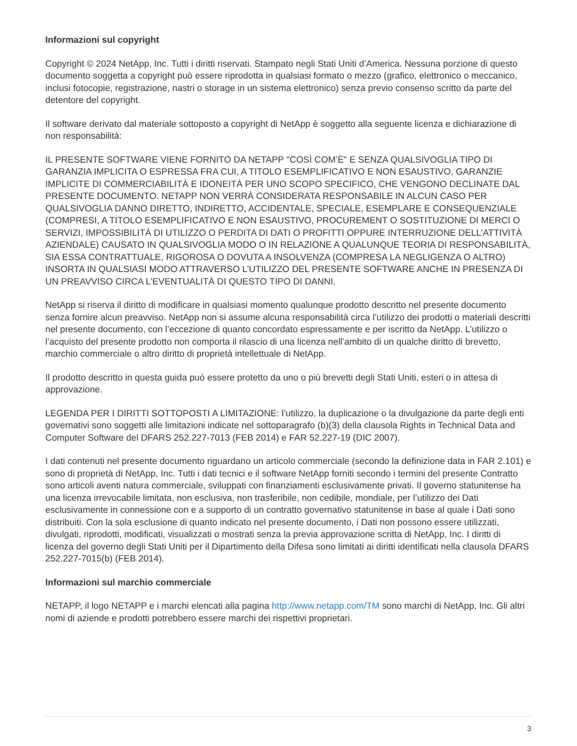Informazioni sul copyright
Copyright © 2024 NetApp, Inc. Tutti i diritti riservati. Stampato negli Stati Uniti d’America. Nessuna porzione di questo documento soggetta a copyright può essere riprodotta in qualsiasi formato o mezzo (grafico, elettronico o meccanico, inclusi fotocopie, registrazione, nastri o storage in un sistema elettronico) senza previo consenso scritto da parte del detentore del copyright.
Il software derivato dal materiale sottoposto a copyright di NetApp è soggetto alla seguente licenza e dichiarazione di non responsabilità:
IL PRESENTE SOFTWARE VIENE FORNITO DA NETAPP "COSÌ COM’È" E SENZA QUALSIVOGLIA TIPO DI GARANZIA IMPLICITA O ESPRESSA FRA CUI, A TITOLO ESEMPLIFICATIVO E NON ESAUSTIVO, GARANZIE IMPLICITE DI COMMERCIABILITÀ E IDONEITÀ PER UNO SCOPO SPECIFICO, CHE VENGONO DECLINATE DAL PRESENTE DOCUMENTO. NETAPP NON VERRÀ CONSIDERATA RESPONSABILE IN ALCUN CASO PER QUALSIVOGLIA DANNO DIRETTO, INDIRETTO, ACCIDENTALE, SPECIALE, ESEMPLARE E CONSEQUENZIALE (COMPRESI, A TITOLO ESEMPLIFICATIVO E NON ESAUSTIVO, PROCUREMENT O SOSTITUZIONE DI MERCI O SERVIZI, IMPOSSIBILITÀ DI UTILIZZO O PERDITA DI DATI O PROFITTI OPPURE INTERRUZIONE DELL’ATTIVITÀ AZIENDALE) CAUSATO IN QUALSIVOGLIA MODO O IN RELAZIONE A QUALUNQUE TEORIA DI RESPONSABILITÀ, SIA ESSA CONTRATTUALE, RIGOROSA O DOVUTA A INSOLVENZA (COMPRESA LA NEGLIGENZA O ALTRO) INSORTA IN QUALSIASI MODO ATTRAVERSO L’UTILIZZO DEL PRESENTE SOFTWARE ANCHE IN PRESENZA DI UN PREAVVISO CIRCA L’EVENTUALITÀ DI QUESTO TIPO DI DANNI.
NetApp si riserva il diritto di modificare in qualsiasi momento qualunque prodotto descritto nel presente documento senza fornire alcun preavviso. NetApp non si assume alcuna responsabilità circa l’utilizzo dei prodotti o materiali descritti nel presente documento, con l’eccezione di quanto concordato espressamente e per iscritto da NetApp. L’utilizzo o l’acquisto del presente prodotto non comporta il rilascio di una licenza nell’ambito di un qualche diritto di brevetto, marchio commerciale o altro diritto di proprietà intellettuale di NetApp.
Il prodotto descritto in questa guida può essere protetto da uno o più brevetti degli Stati Uniti, esteri o in attesa di approvazione.
LEGENDA PER I DIRITTI SOTTOPOSTI A LIMITAZIONE: l’utilizzo, la duplicazione o la divulgazione da parte degli enti governativi sono soggetti alle limitazioni indicate nel sottoparagrafo (b)(3) della clausola Rights in Technical Data and Computer Software del DFARS 252.227-7013 (FEB 2014) e FAR 52.227-19 (DIC 2007).
I dati contenuti nel presente documento riguardano un articolo commerciale (secondo la definizione data in FAR 2.101) e sono di proprietà di NetApp, Inc. Tutti i dati tecnici e il software NetApp forniti secondo i termini del presente Contratto sono articoli aventi natura commerciale, sviluppati con finanziamenti esclusivamente privati. Il governo statunitense ha una licenza irrevocabile limitata, non esclusiva, non trasferibile, non cedibile, mondiale, per l’utilizzo dei Dati esclusivamente in connessione con e a supporto di un contratto governativo statunitense in base al quale i Dati sono distribuiti. Con la sola esclusione di quanto indicato nel presente documento, i Dati non possono essere utilizzati, divulgati, riprodotti, modificati, visualizzati o mostrati senza la previa approvazione scritta di NetApp, Inc. I diritti di licenza del governo degli Stati Uniti per il Dipartimento della Difesa sono limitati ai diritti identificati nella clausola DFARS 252.227-7015(b) (FEB 2014).
Informazioni sul marchio commerciale
NETAPP, il logo NETAPP e i marchi elencati alla pagina http://www.netapp.com/TM sono marchi di NetApp, Inc. Gli altri nomi di aziende e prodotti potrebbero essere marchi dei rispettivi proprietari.
3